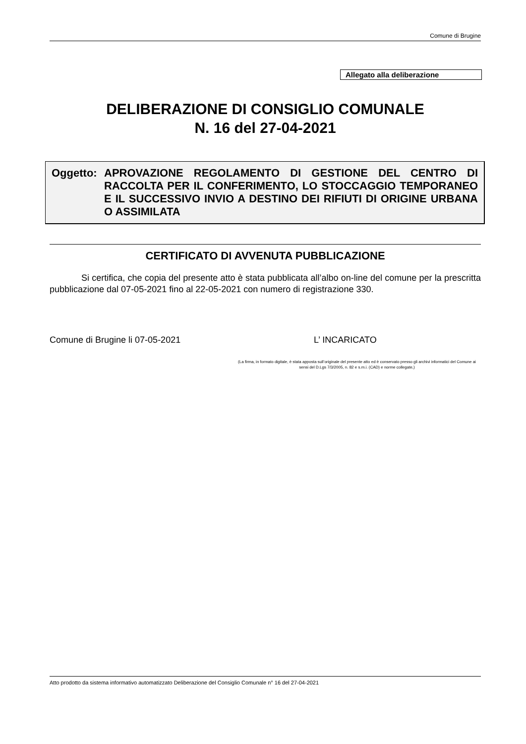Comune di Brugine
Allegato alla deliberazione
DELIBERAZIONE DI CONSIGLIO COMUNALE
N. 16 del 27-04-2021
Oggetto: APROVAZIONE REGOLAMENTO DI GESTIONE DEL CENTRO DI RACCOLTA PER IL CONFERIMENTO, LO STOCCAGGIO TEMPORANEO E IL SUCCESSIVO INVIO A DESTINO DEI RIFIUTI DI ORIGINE URBANA O ASSIMILATA
CERTIFICATO DI AVVENUTA PUBBLICAZIONE
Si certifica, che copia del presente atto è stata pubblicata all’albo on-line del comune per la prescritta pubblicazione dal 07-05-2021 fino al 22-05-2021 con numero di registrazione 330.
Comune di Brugine li 07-05-2021 L’ INCARICATO
(La firma, in formato digitale, è stata apposta sull’originale del presente atto ed è conservato presso gli archivi informatici del Comune ai sensi del D.Lgs 7/3/2005, n. 82 e s.m.i. (CAD) e norme collegate,)
Atto prodotto da sistema informativo automatizzato Deliberazione del Consiglio Comunale n° 16 del 27-04-2021